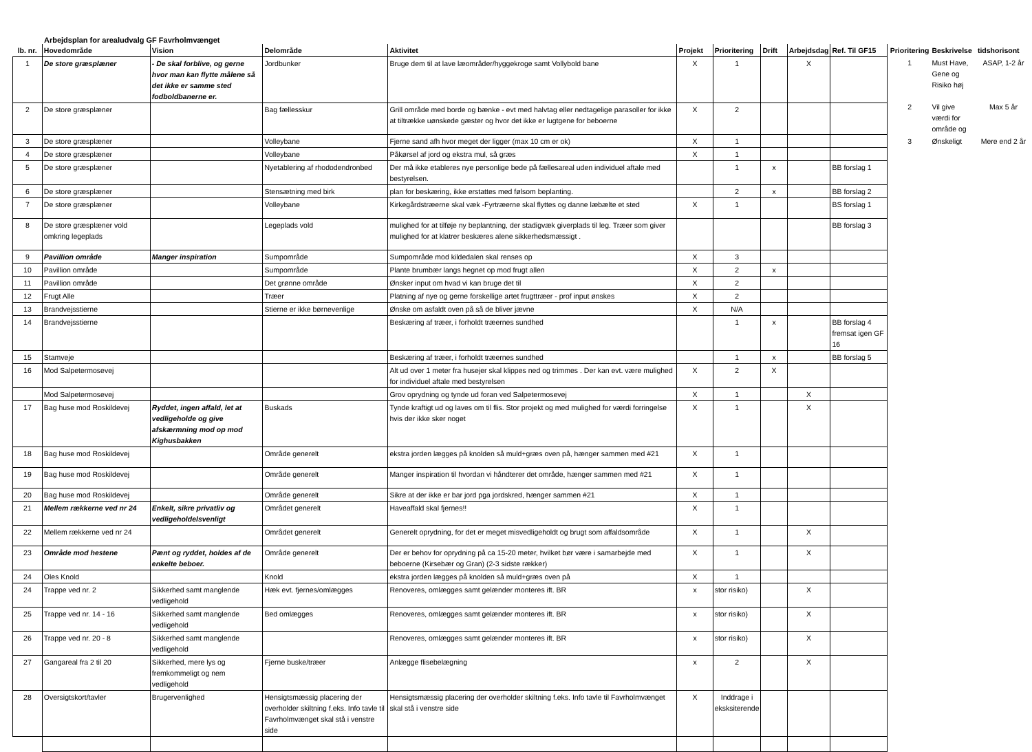Arbejdsplan for arealudvalg GF Favrholmvænget
| lb. nr. | Hovedområde | Vision | Delområde | Aktivitet | Projekt | Prioritering | Drift | Arbejdsdag | Ref. Til GF15 |
| --- | --- | --- | --- | --- | --- | --- | --- | --- | --- |
| 1 | De store græsplæner | - De skal forblive, og gerne hvor man kan flytte målene så det ikke er samme sted fodboldbanerne er. | Jordbunker | Bruge dem til at lave læområder/hyggekroge samt Vollybold bane | X | 1 | | X | |
| 2 | De store græsplæner | | Bag fællesskur | Grill område med borde og bænke - evt med halvtag eller nedtagelige parasoller for ikke at tiltrække uønskede gæster og hvor det ikke er lugtgene for beboerne | X | 2 | | | |
| 3 | De store græsplæner | | Volleybane | Fjerne sand afh hvor meget der ligger (max 10 cm er ok) | X | 1 | | | |
| 4 | De store græsplæner | | Volleybane | Påkørsel af jord og ekstra mul, så græs | X | 1 | | | |
| 5 | De store græsplæner | | Nyetablering af rhododendronbed | Der må ikke etableres nye personlige bede på fællesareal uden individuel aftale med bestyrelsen. | | 1 | x | | BB forslag 1 |
| 6 | De store græsplæner | | Stensætning med birk | plan for beskæring, ikke erstattes med følsom beplanting. | | 2 | x | | BB forslag 2 |
| 7 | De store græsplæner | | Volleybane | Kirkegårdstræerne skal væk -Fyrtræerne skal flyttes og danne læbælte et sted | X | 1 | | | BS forslag 1 |
| 8 | De store græsplæner vold omkring legeplads | | Legeplads vold | mulighed for at tilføje ny beplantning, der stadigvæk giverplads til leg. Træer som giver mulighed for at klatrer beskæres alene sikkerhedsmæssigt . | | | | | BB forslag 3 |
| 9 | Pavillion område | Manger inspiration | Sumpområde | Sumpområde mod kildedalen skal renses op | X | 3 | | | |
| 10 | Pavillion område | | Sumpområde | Plante brumbær langs hegnet op mod frugt allen | X | 2 | x | | |
| 11 | Pavillion område | | Det grønne område | Ønsker input om hvad vi kan bruge det til | X | 2 | | | |
| 12 | Frugt Alle | | Træer | Platning af nye og gerne forskellige artet frugttræer - prof input ønskes | X | 2 | | | |
| 13 | Brandvejsstierne | | Stierne er ikke børnevenlige | Ønske om asfaldt oven på så de bliver jævne | X | N/A | | | |
| 14 | Brandvejsstierne | | | Beskæring af træer, i forholdt træernes sundhed | | 1 | x | | BB forslag 4 fremsat igen GF 16 |
| 15 | Stamveje | | | Beskæring af træer, i forholdt træernes sundhed | | 1 | x | | BB forslag 5 |
| 16 | Mod Salpetermosevej | | | Alt ud over 1 meter fra husejer skal klippes ned og trimmes . Der kan evt. være mulighed for individuel aftale med bestyrelsen | X | 2 | X | | |
| | Mod Salpetermosevej | | | Grov oprydning og tynde ud foran ved Salpetermosevej | X | 1 | | X | |
| 17 | Bag huse mod Roskildevej | Ryddet, ingen affald, let at vedligeholde og give afskærmning mod op mod Kighusbakken | Buskads | Tynde kraftigt ud og laves om til flis. Stor projekt og med mulighed for værdi forringelse hvis der ikke sker noget | X | 1 | | X | |
| 18 | Bag huse mod Roskildevej | | Område generelt | ekstra jorden lægges på knolden så muld+græs oven på, hænger sammen med #21 | X | 1 | | | |
| 19 | Bag huse mod Roskildevej | | Område generelt | Manger inspiration til hvordan vi håndterer det område, hænger sammen med #21 | X | 1 | | | |
| 20 | Bag huse mod Roskildevej | | Område generelt | Sikre at der ikke er bar jord pga jordskred, hænger sammen #21 | X | 1 | | | |
| 21 | Mellem rækkerne ved nr 24 | Enkelt, sikre privatliv og vedligeholdelsvenligt | Området generelt | Haveaffald skal fjernes!! | X | 1 | | | |
| 22 | Mellem rækkerne ved nr 24 | | Området generelt | Generelt oprydning, for det er meget misvedligeholdt og brugt som affaldsområde | X | 1 | | X | |
| 23 | Område mod hestene | Pænt og ryddet, holdes af de enkelte beboer. | Område generelt | Der er behov for oprydning på ca 15-20 meter, hvilket bør være i samarbejde med beboerne (Kirsebær og Gran) (2-3 sidste rækker) | X | 1 | | X | |
| 24 | Oles Knold | | Knold | ekstra jorden lægges på knolden så muld+græs oven på | X | 1 | | | |
| 24 | Trappe ved nr. 2 | Sikkerhed samt manglende vedligehold | Hæk evt. fjernes/omlægges | Renoveres, omlægges samt gelænder monteres ift. BR | x | stor risiko) | | X | |
| 25 | Trappe ved nr. 14 - 16 | Sikkerhed samt manglende vedligehold | Bed omlægges | Renoveres, omlægges samt gelænder monteres ift. BR | x | stor risiko) | | X | |
| 26 | Trappe ved nr. 20 - 8 | Sikkerhed samt manglende vedligehold | | Renoveres, omlægges samt gelænder monteres ift. BR | x | stor risiko) | | X | |
| 27 | Gangareal fra 2 til 20 | Sikkerhed, mere lys og fremkommeligt og nem vedligehold | Fjerne buske/træer | Anlægge flisebelægning | x | 2 | | X | |
| 28 | Oversigtskort/tavler | Brugervenlighed | Hensigtsmæssig placering der overholder skiltning f.eks. Info tavle til Favrholmvænget skal stå i venstre side | Hensigtsmæssig placering der overholder skiltning f.eks. Info tavle til Favrholmvænget skal stå i venstre side | X | Inddrage i eksksiterende | | | |
| Prioritering | Beskrivelse | tidshorisont |
| --- | --- | --- |
| 1 | Must Have, Gene og Risiko høj | ASAP, 1-2 år |
| 2 | Vil give værdi for område og | Max 5 år |
| 3 | Ønskeligt | Mere end 2 år |